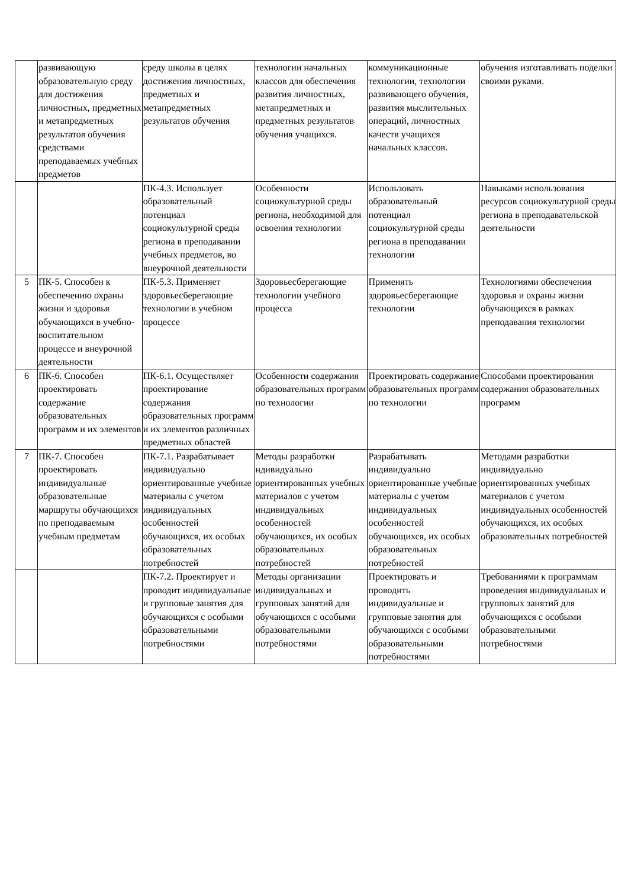| | развивающую образовательную среду для достижения личностных, предметных и метапредметных результатов обучения средствами преподаваемых учебных предметов | среду школы в целях достижения личностных, предметных и метапредметных результатов обучения | технологии начальных классов для обеспечения развития личностных, метапредметных и предметных результатов обучения учащихся. | коммуникационные технологии, технологии развивающего обучения, развития мыслительных операций, личностных качеств учащихся начальных классов. | обучения изготавливать поделки своими руками. |
| | | ПК-4.3. Использует образовательный потенциал социокультурной среды региона в преподавании учебных предметов, во внеурочной деятельности | Особенности социокультурной среды региона, необходимой для освоения технологии | Использовать образовательный потенциал социокультурной среды региона в преподавании технологии | Навыками использования ресурсов социокультурной среды региона в преподавательской деятельности |
| 5 | ПК-5. Способен к обеспечению охраны жизни и здоровья обучающихся в учебно-воспитательном процессе и внеурочной деятельности | ПК-5.3. Применяет здоровьесберегающие технологии в учебном процессе | Здоровьесберегающие технологии учебного процесса | Применять здоровьесберегающие технологии | Технологиями обеспечения здоровья и охраны жизни обучающихся в рамках преподавания технологии |
| 6 | ПК-6. Способен проектировать содержание образовательных программ и их элементов | ПК-6.1. Осуществляет проектирование содержания образовательных программ и их элементов различных предметных областей | Особенности содержания образовательных программ по технологии | Проектировать содержание образовательных программ по технологии | Способами проектирования содержания образовательных программ |
| 7 | ПК-7. Способен проектировать индивидуальные образовательные маршруты обучающихся по преподаваемым учебным предметам | ПК-7.1. Разрабатывает индивидуально ориентированные учебные материалы с учетом индивидуальных особенностей обучающихся, их особых образовательных потребностей | Методы разработки ндивидуально ориентированных учебных материалов с учетом индивидуальных особенностей обучающихся, их особых образовательных потребностей | Разрабатывать индивидуально ориентированные учебные материалы с учетом индивидуальных особенностей обучающихся, их особых образовательных потребностей | Методами разработки индивидуально ориентированных учебных материалов с учетом индивидуальных особенностей обучающихся, их особых образовательных потребностей |
| | | ПК-7.2. Проектирует и проводит индивидуальные и групповые занятия для обучающихся с особыми образовательными потребностями | Методы организации индивидуальных и групповых занятий для обучающихся с особыми образовательными потребностями | Проектировать и проводить индивидуальные и групповые занятия для обучающихся с особыми образовательными потребностями | Требованиями к программам проведения индивидуальных и групповых занятий для обучающихся с особыми образовательными потребностями |